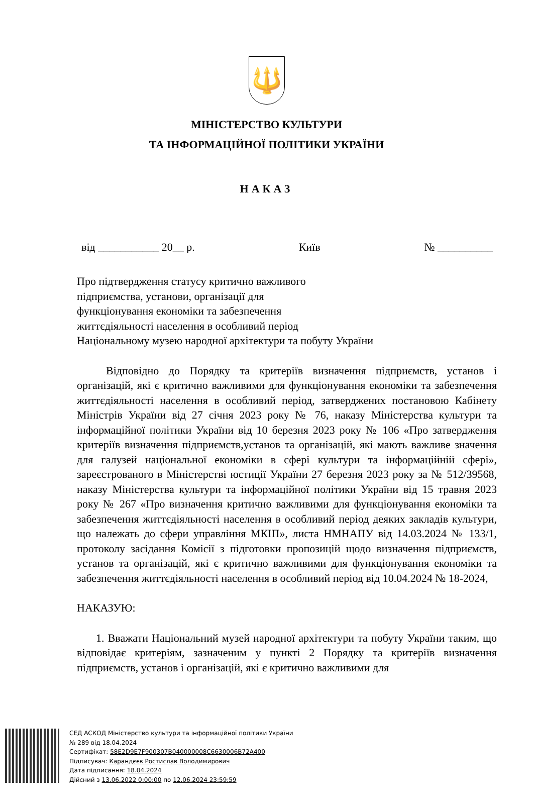🔱
МІНІСТЕРСТВО КУЛЬТУРИ
ТА ІНФОРМАЦІЙНОЇ ПОЛІТИКИ УКРАЇНИ
НАКАЗ
від ___________ 20__ р. Київ № __________
Про підтвердження статусу критично важливого
підприємства, установи, організації для
функціонування економіки та забезпечення
життєдіяльності населення в особливий період
Національному музею народної архітектури та побуту України
Відповідно до Порядку та критеріїв визначення підприємств, установ і організацій, які є критично важливими для функціонування економіки та забезпечення життєдіяльності населення в особливий період, затверджених постановою Кабінету Міністрів України від 27 січня 2023 року № 76, наказу Міністерства культури та інформаційної політики України від 10 березня 2023 року № 106 «Про затвердження критеріїв визначення підприємств,установ та організацій, які мають важливе значення для галузей національної економіки в сфері культури та інформаційній сфері», зареєстрованого в Міністерстві юстиції України 27 березня 2023 року за № 512/39568, наказу Міністерства культури та інформаційної політики України від 15 травня 2023 року № 267 «Про визначення критично важливими для функціонування економіки та забезпечення життєдіяльності населення в особливий період деяких закладів культури, що належать до сфери управління МКІП», листа НМНАПУ від 14.03.2024 № 133/1, протоколу засідання Комісії з підготовки пропозицій щодо визначення підприємств, установ та організацій, які є критично важливими для функціонування економіки та забезпечення життєдіяльності населення в особливий період від 10.04.2024 № 18-2024,
НАКАЗУЮ:
1. Вважати Національний музей народної архітектури та побуту України таким, що відповідає критеріям, зазначеним у пункті 2 Порядку та критеріїв визначення підприємств, установ і організацій, які є критично важливими для
СЕД АСКОД Міністерство культури та інформаційної політики України
№ 289 від 18.04.2024
Сертифікат: 58E2D9E7F900307B040000008C6630006B72A400
Підписувач: Карандєєв Ростислав Володимирович
Дата підписання: 18.04.2024
Дійсний з 13.06.2022 0:00:00 по 12.06.2024 23:59:59